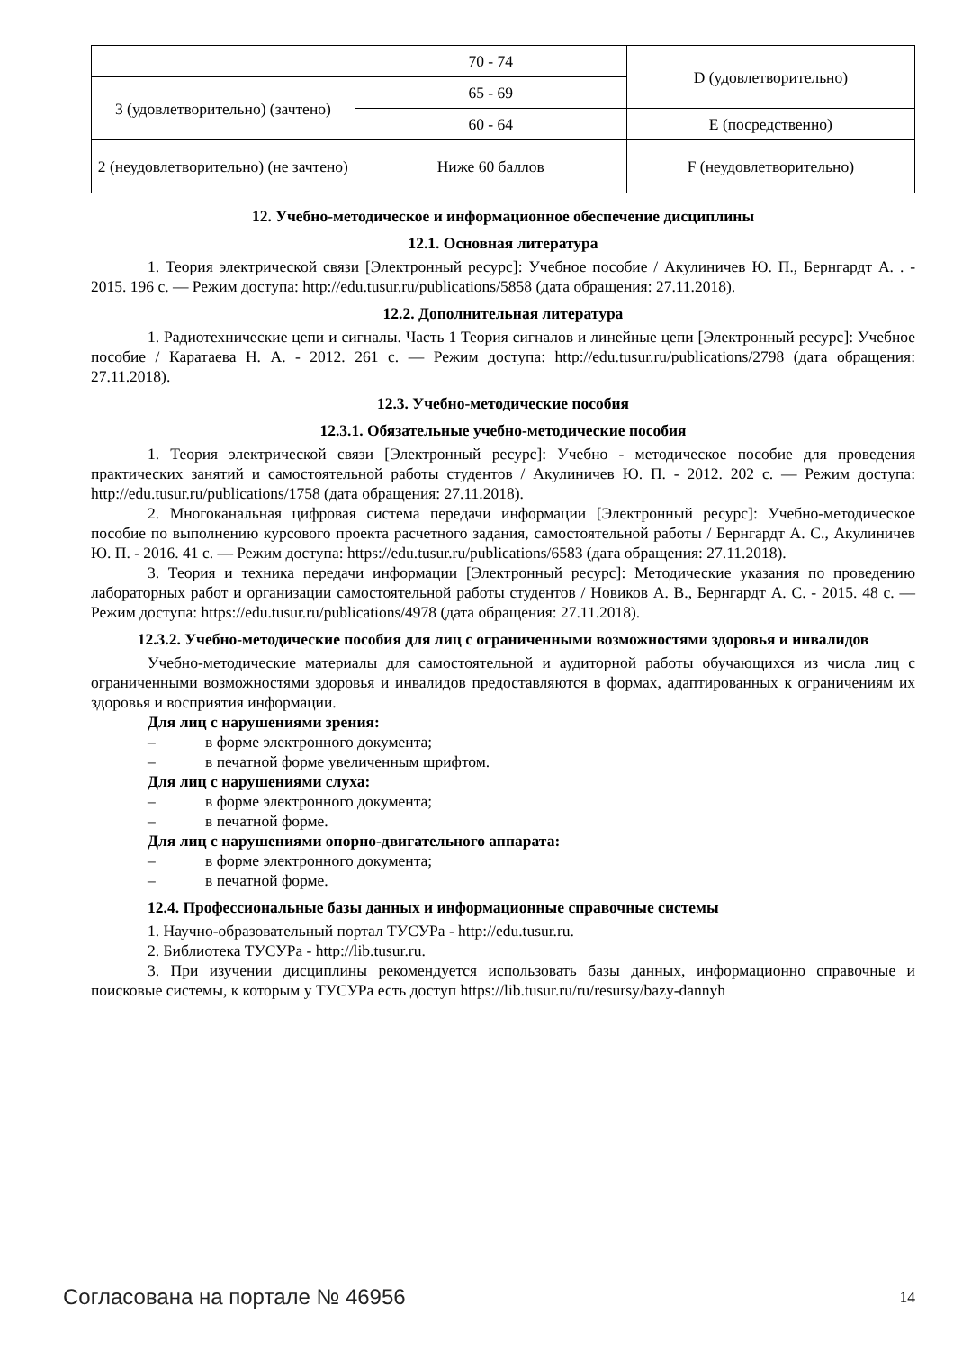| | 70 - 74 | D (удовлетворительно) |
| 3 (удовлетворительно) (зачтено) | 65 - 69 | |
| | 60 - 64 | E (посредственно) |
| 2 (неудовлетворительно) (не зачтено) | Ниже 60 баллов | F (неудовлетворительно) |
12. Учебно-методическое и информационное обеспечение дисциплины
12.1. Основная литература
1. Теория электрической связи [Электронный ресурс]: Учебное пособие / Акулиничев Ю. П., Бернгардт А. . - 2015. 196 с. — Режим доступа: http://edu.tusur.ru/publications/5858 (дата обращения: 27.11.2018).
12.2. Дополнительная литература
1. Радиотехнические цепи и сигналы. Часть 1 Теория сигналов и линейные цепи [Электронный ресурс]: Учебное пособие / Каратаева Н. А. - 2012. 261 с. — Режим доступа: http://edu.tusur.ru/publications/2798 (дата обращения: 27.11.2018).
12.3. Учебно-методические пособия
12.3.1. Обязательные учебно-методические пособия
1. Теория электрической связи [Электронный ресурс]: Учебно - методическое пособие для проведения практических занятий и самостоятельной работы студентов / Акулиничев Ю. П. - 2012. 202 с. — Режим доступа: http://edu.tusur.ru/publications/1758 (дата обращения: 27.11.2018).
2. Многоканальная цифровая система передачи информации [Электронный ресурс]: Учебно-методическое пособие по выполнению курсового проекта расчетного задания, самостоятельной работы / Бернгардт А. С., Акулиничев Ю. П. - 2016. 41 с. — Режим доступа: https://edu.tusur.ru/publications/6583 (дата обращения: 27.11.2018).
3. Теория и техника передачи информации [Электронный ресурс]: Методические указания по проведению лабораторных работ и организации самостоятельной работы студентов / Новиков А. В., Бернгардт А. С. - 2015. 48 с. — Режим доступа: https://edu.tusur.ru/publications/4978 (дата обращения: 27.11.2018).
12.3.2. Учебно-методические пособия для лиц с ограниченными возможностями здоровья и инвалидов
Учебно-методические материалы для самостоятельной и аудиторной работы обучающихся из числа лиц с ограниченными возможностями здоровья и инвалидов предоставляются в формах, адаптированных к ограничениям их здоровья и восприятия информации.
Для лиц с нарушениями зрения:
– в форме электронного документа;
– в печатной форме увеличенным шрифтом.
Для лиц с нарушениями слуха:
– в форме электронного документа;
– в печатной форме.
Для лиц с нарушениями опорно-двигательного аппарата:
– в форме электронного документа;
– в печатной форме.
12.4. Профессиональные базы данных и информационные справочные системы
1. Научно-образовательный портал ТУСУРа - http://edu.tusur.ru.
2. Библиотека ТУСУРа - http://lib.tusur.ru.
3. При изучении дисциплины рекомендуется использовать базы данных, информационно справочные и поисковые системы, к которым у ТУСУРа есть доступ https://lib.tusur.ru/ru/resursy/bazy-dannyh
Согласована на портале № 46956 14